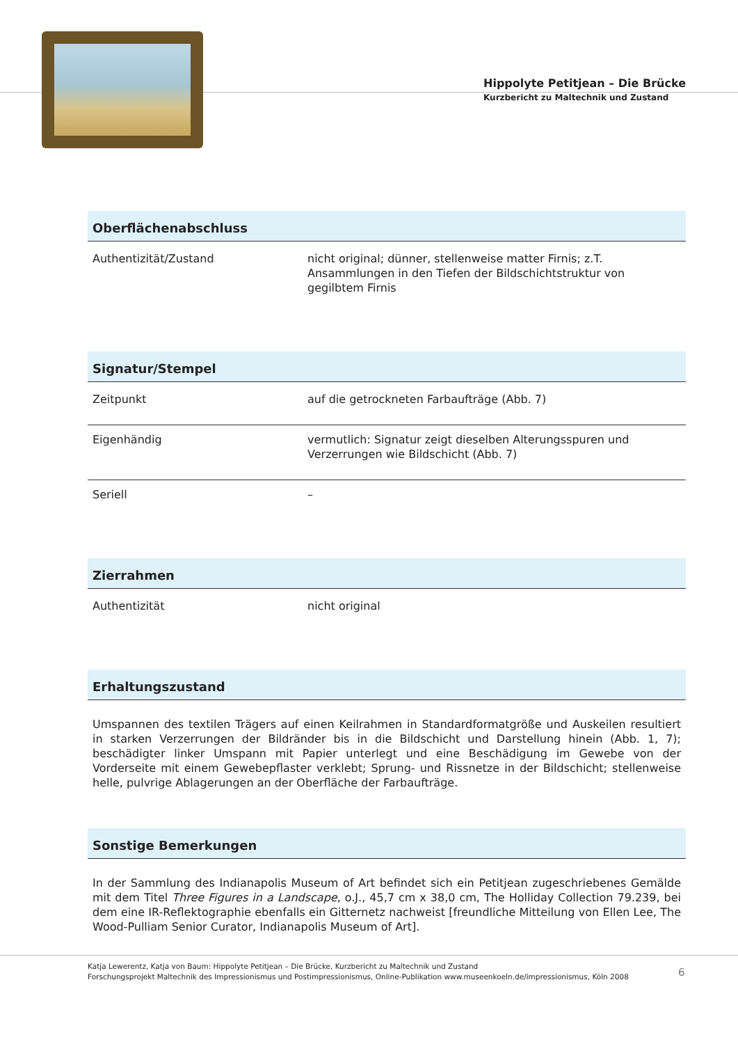Hippolyte Petitjean – Die Brücke
Kurzbericht zu Maltechnik und Zustand
Oberflächenabschluss
| Authentizität/Zustand | nicht original; dünner, stellenweise matter Firnis; z.T. Ansammlungen in den Tiefen der Bildschichtstruktur von gegilbtem Firnis |
Signatur/Stempel
| Zeitpunkt | auf die getrockneten Farbaufträge (Abb. 7) |
| Eigenhändig | vermutlich: Signatur zeigt dieselben Alterungsspuren und Verzerrungen wie Bildschicht (Abb. 7) |
| Seriell | – |
Zierrahmen
| Authentizität | nicht original |
Erhaltungszustand
Umspannen des textilen Trägers auf einen Keilrahmen in Standardformatgröße und Auskeilen resultiert in starken Verzerrungen der Bildränder bis in die Bildschicht und Darstellung hinein (Abb. 1, 7); beschädigter linker Umspann mit Papier unterlegt und eine Beschädigung im Gewebe von der Vorderseite mit einem Gewebepflaster verklebt; Sprung- und Rissnetze in der Bildschicht; stellenweise helle, pulvrige Ablagerungen an der Oberfläche der Farbaufträge.
Sonstige Bemerkungen
In der Sammlung des Indianapolis Museum of Art befindet sich ein Petitjean zugeschriebenes Gemälde mit dem Titel Three Figures in a Landscape, o.J., 45,7 cm x 38,0 cm, The Holliday Collection 79.239, bei dem eine IR-Reflektographie ebenfalls ein Gitternetz nachweist [freundliche Mitteilung von Ellen Lee, The Wood-Pulliam Senior Curator, Indianapolis Museum of Art].
Katja Lewerentz, Katja von Baum: Hippolyte Petitjean – Die Brücke, Kurzbericht zu Maltechnik und Zustand
Forschungsprojekt Maltechnik des Impressionismus und Postimpressionismus, Online-Publikation www.museenkoeln.de/impressionismus, Köln 2008
6